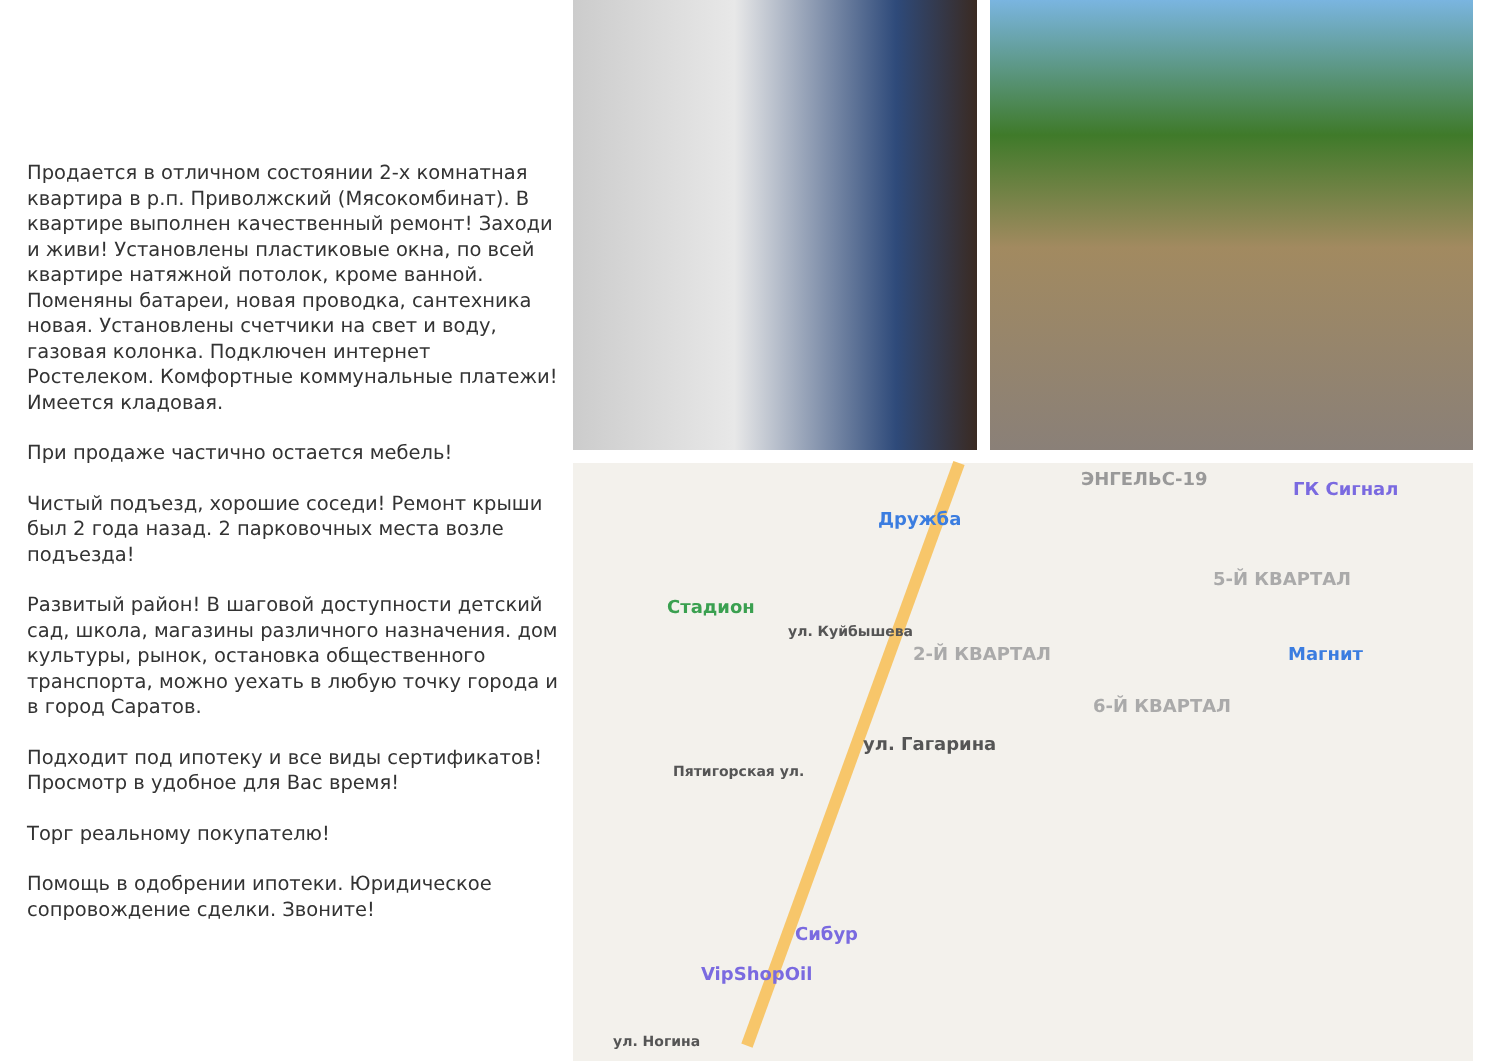Продается в отличном состоянии 2-х комнатная квартира в р.п. Приволжский (Мясокомбинат). В квартире выполнен качественный ремонт! Заходи и живи! Установлены пластиковые окна, по всей квартире натяжной потолок, кроме ванной. Поменяны батареи, новая проводка, сантехника новая. Установлены счетчики на свет и воду, газовая колонка. Подключен интернет Ростелеком. Комфортные коммунальные платежи!
Имеется кладовая.
При продаже частично остается мебель!
Чистый подъезд, хорошие соседи! Ремонт крыши был 2 года назад. 2 парковочных места возле подъезда!
Развитый район! В шаговой доступности детский сад, школа, магазины различного назначения. дом культуры, рынок, остановка общественного транспорта, можно уехать в любую точку города и в город Саратов.
Подходит под ипотеку и все виды сертификатов! Просмотр в удобное для Вас время!
Торг реальному покупателю!
Помощь в одобрении ипотеки. Юридическое сопровождение сделки. Звоните!
Дружба
ЭНГЕЛЬС-19 ГК Сигнал
Стадион
5-Й КВАРТАЛ
2-Й КВАРТАЛ Магнит
6-Й КВАРТАЛ
ул. Гагарина
ул. Куйбышева
Пятигорская ул.
Сибур
VipShopOil
ул. Ногина